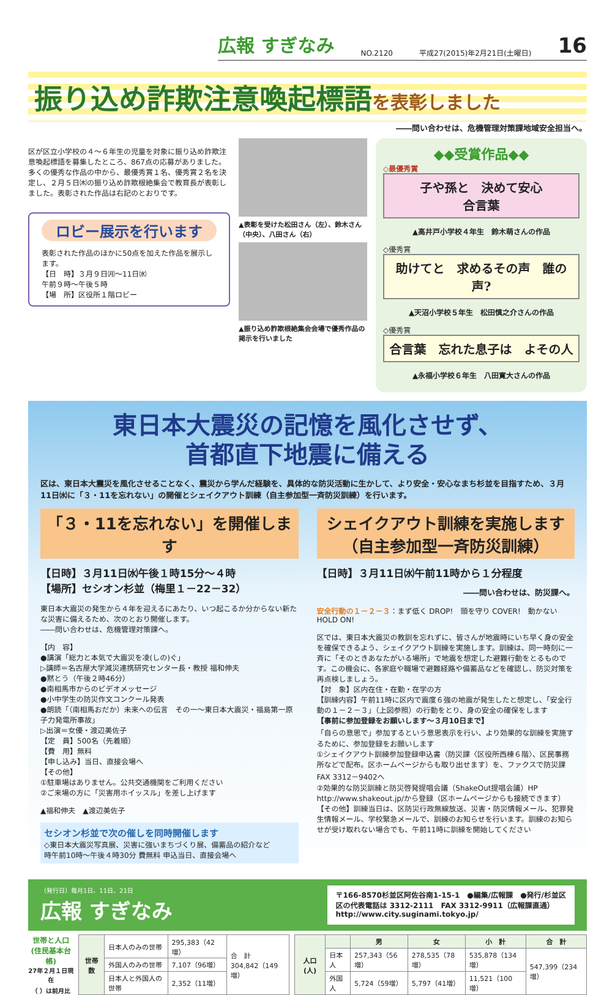広報 すぎなみ NO.2120 平成27(2015)年2月21日(土曜日) 16
振り込め詐欺注意喚起標語を表彰しました
――問い合わせは、危機管理対策課地域安全担当へ。
区が区立小学校の４～６年生の児童を対象に振り込め詐欺注意喚起標語を募集したところ、867点の応募がありました。
多くの優秀な作品の中から、最優秀賞１名、優秀賞２名を決定し、２月５日㈭の振り込め詐欺根絶集会で教育長が表彰しました。表彰された作品は右記のとおりです。
ロビー展示を行います
表彰された作品のほかに50点を加えた作品を展示します。
【日　時】３月９日㈪～11日㈬
午前９時～午後５時
【場　所】区役所１階ロビー
▲表彰を受けた松田さん（左）、鈴木さん（中央）、八田さん（右）
▲振り込め詐欺根絶集会会場で優秀作品の掲示を行いました
◆◆受賞作品◆◆
◇最優秀賞
子や孫と　決めて安心
合言葉
▲高井戸小学校４年生　鈴木萌さんの作品
◇優秀賞
助けてと　求めるその声　誰の声?
▲天沼小学校５年生　松田慎之介さんの作品
◇優秀賞
合言葉　忘れた息子は　よその人
▲永福小学校６年生　八田寛大さんの作品
東日本大震災の記憶を風化させず、
首都直下地震に備える
区は、東日本大震災を風化させることなく、震災から学んだ経験を、具体的な防災活動に生かして、より安全・安心なまち杉並を目指すため、３月11日㈬に「３・11を忘れない」の開催とシェイクアウト訓練（自主参加型一斉防災訓練）を行います。
「３・11を忘れない」を開催します
【日時】３月11日㈬午後１時15分～４時
【場所】セシオン杉並（梅里１－22－32）
東日本大震災の発生から４年を迎えるにあたり、いつ起こるか分からない新たな災害に備えるため、次のとおり開催します。
――問い合わせは、危機管理対策課へ。
【内　容】
●講演「総力と本気で大震災を凌(しの)ぐ」
▷講師＝名古屋大学減災連携研究センター長・教授 福和伸夫
●黙とう（午後２時46分）
●南相馬市からのビデオメッセージ
●小中学生の防災作文コンクール発表
●朗読「（南相馬おだか）未来への伝言　その一～東日本大震災・福島第一原子力発電所事故」
▷出演＝女優・渡辺美佐子
【定　員】500名（先着順）
【費　用】無料
【申し込み】当日、直接会場へ
【その他】
①駐車場はありません。公共交通機関をご利用ください
②ご来場の方に「災害用ホイッスル」を差し上げます
▲福和伸夫　▲渡辺美佐子
セシオン杉並で次の催しを同時開催します
◇東日本大震災写真展、災害に強いまちづくり展、備蓄品の紹介など
時午前10時～午後４時30分 費無料 申込当日、直接会場へ
シェイクアウト訓練を実施します（自主参加型一斉防災訓練）
【日時】３月11日㈬午前11時から１分程度
――問い合わせは、防災課へ。
安全行動の１－２－３：まず低く DROP!　頭を守り COVER!　動かない HOLD ON!
区では、東日本大震災の教訓を忘れずに、皆さんが地震時にいち早く身の安全を確保できるよう、シェイクアウト訓練を実施します。訓練は、同一時刻に一斉に「そのときあなたがいる場所」で地震を想定した避難行動をとるものです。この機会に、各家庭や職場で避難経路や備蓄品などを確認し、防災対策を再点検しましょう。
【対　象】区内在住・在勤・在学の方
【訓練内容】午前11時に区内で震度６強の地震が発生したと想定し、「安全行動の１－２－３」（上図参照）の行動をとり、身の安全の確保をします
【事前に参加登録をお願いします～３月10日まで】
「自らの意思で」参加するという意思表示を行い、より効果的な訓練を実施するために、参加登録をお願いします
①シェイクアウト訓練参加登録申込書（防災課〈区役所西棟６階〉、区民事務所などで配布。区ホームページからも取り出せます）を、ファクスで防災課FAX 3312－9402へ
②効果的な防災訓練と防災啓発提唱会議（ShakeOut提唱会議）HP http://www.shakeout.jp/から登録（区ホームページからも接続できます）
【その他】訓練当日は、区防災行政無線放送、災害・防災情報メール、犯罪発生情報メール、学校緊急メールで、訓練のお知らせを行います。訓練のお知らせが受け取れない場合でも、午前11時に訓練を開始してください
（発行日）毎月1日、11日、21日
広報 すぎなみ
〒166-8570杉並区阿佐谷南1-15-1　●編集/広報課　●発行/杉並区
区の代表電話は 3312-2111　FAX 3312-9911（広報課直通）
http://www.city.suginami.tokyo.jp/
世帯と人口
(住民基本台帳)
27年２月１日現在
（ ）は前月比
| 世帯数 | 日本人のみの世帯 | 295,383（42増） | 合 計 304,842（149増） |
| | 外国人のみの世帯 | 7,107（96増） | |
| | 日本人と外国人の世帯 | 2,352（11増） | |
| 人口(人) | | 男 | 女 | 小 計 | 合 計 |
| --- | --- | --- | --- | --- | --- |
| | 日本人 | 257,343（56増） | 278,535（78増） | 535,878（134増） | 547,399（234増） |
| | 外国人 | 5,724（59増） | 5,797（41増） | 11,521（100増） | |